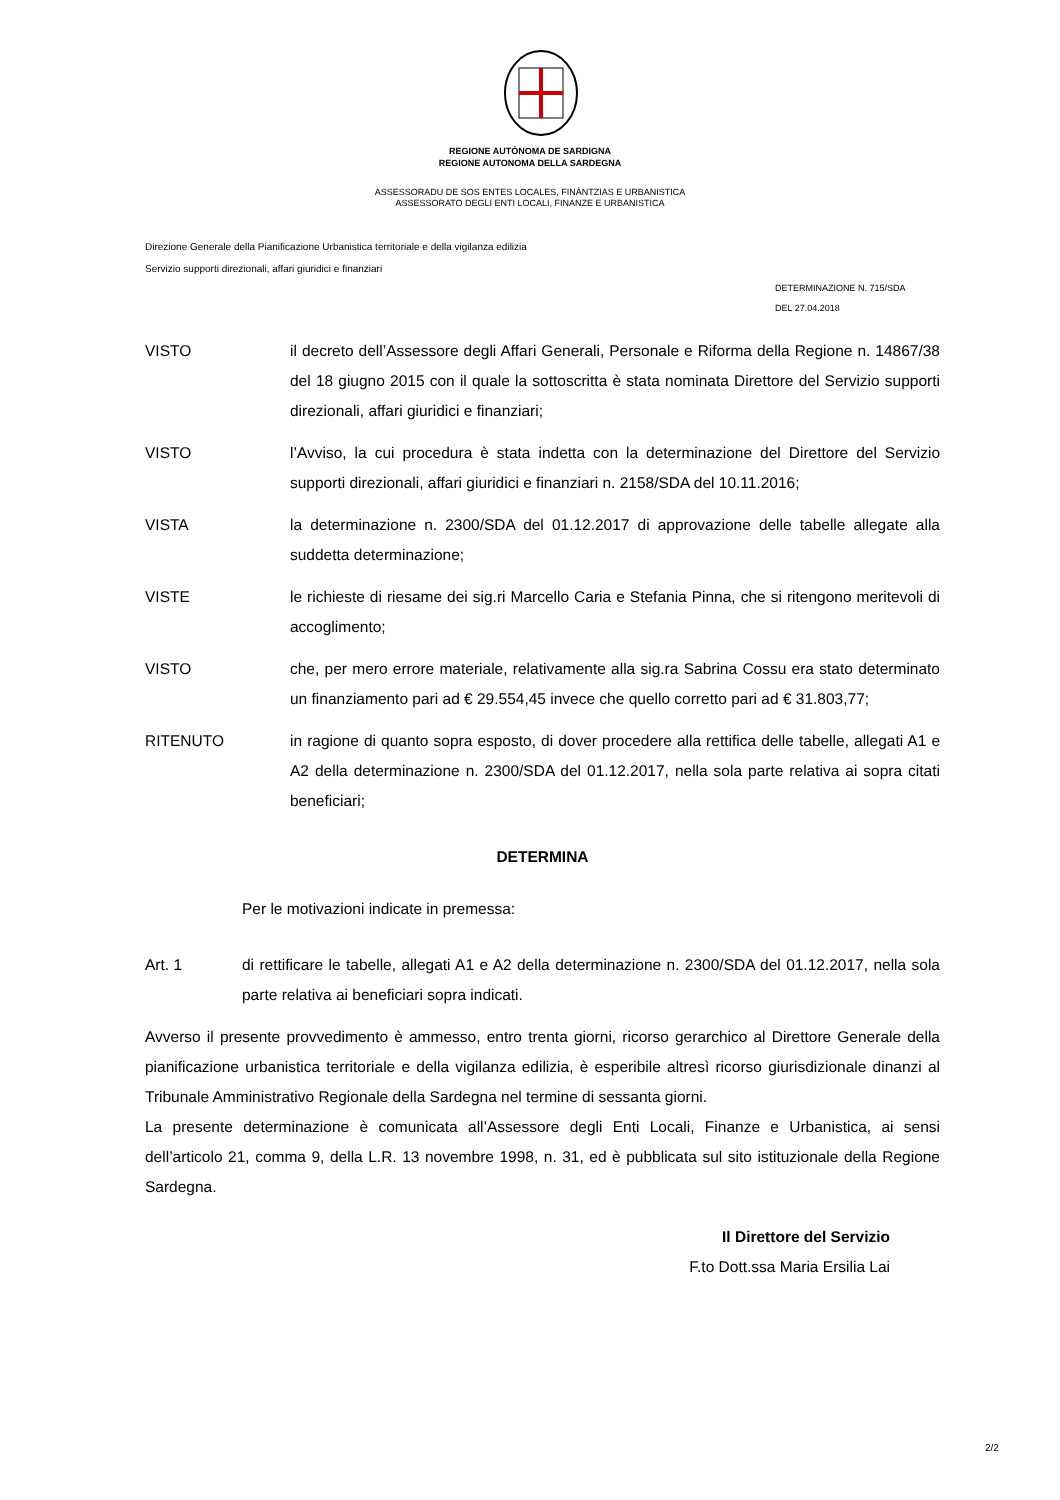REGIONE AUTÒNOMA DE SARDIGNA
REGIONE AUTONOMA DELLA SARDEGNA
ASSESSORADU DE SOS ENTES LOCALES, FINÀNTZIAS E URBANISTICA
ASSESSORATO DEGLI ENTI LOCALI, FINANZE E URBANISTICA
Direzione Generale della Pianificazione Urbanistica territoriale e della vigilanza edilizia
Servizio supporti direzionali, affari giuridici e finanziari
DETERMINAZIONE N. 715/SDA
DEL 27.04.2018
VISTO il decreto dell’Assessore degli Affari Generali, Personale e Riforma della Regione n. 14867/38 del 18 giugno 2015 con il quale la sottoscritta è stata nominata Direttore del Servizio supporti direzionali, affari giuridici e finanziari;
VISTO l’Avviso, la cui procedura è stata indetta con la determinazione del Direttore del Servizio supporti direzionali, affari giuridici e finanziari n. 2158/SDA del 10.11.2016;
VISTA la determinazione n. 2300/SDA del 01.12.2017 di approvazione delle tabelle allegate alla suddetta determinazione;
VISTE le richieste di riesame dei sig.ri Marcello Caria e Stefania Pinna, che si ritengono meritevoli di accoglimento;
VISTO che, per mero errore materiale, relativamente alla sig.ra Sabrina Cossu era stato determinato un finanziamento pari ad € 29.554,45 invece che quello corretto pari ad € 31.803,77;
RITENUTO in ragione di quanto sopra esposto, di dover procedere alla rettifica delle tabelle, allegati A1 e A2 della determinazione n. 2300/SDA del 01.12.2017, nella sola parte relativa ai sopra citati beneficiari;
DETERMINA
Per le motivazioni indicate in premessa:
Art. 1 di rettificare le tabelle, allegati A1 e A2 della determinazione n. 2300/SDA del 01.12.2017, nella sola parte relativa ai beneficiari sopra indicati.
Avverso il presente provvedimento è ammesso, entro trenta giorni, ricorso gerarchico al Direttore Generale della pianificazione urbanistica territoriale e della vigilanza edilizia, è esperibile altresì ricorso giurisdizionale dinanzi al Tribunale Amministrativo Regionale della Sardegna nel termine di sessanta giorni.
La presente determinazione è comunicata all’Assessore degli Enti Locali, Finanze e Urbanistica, ai sensi dell’articolo 21, comma 9, della L.R. 13 novembre 1998, n. 31, ed è pubblicata sul sito istituzionale della Regione Sardegna.
Il Direttore del Servizio
F.to Dott.ssa Maria Ersilia Lai
2/2